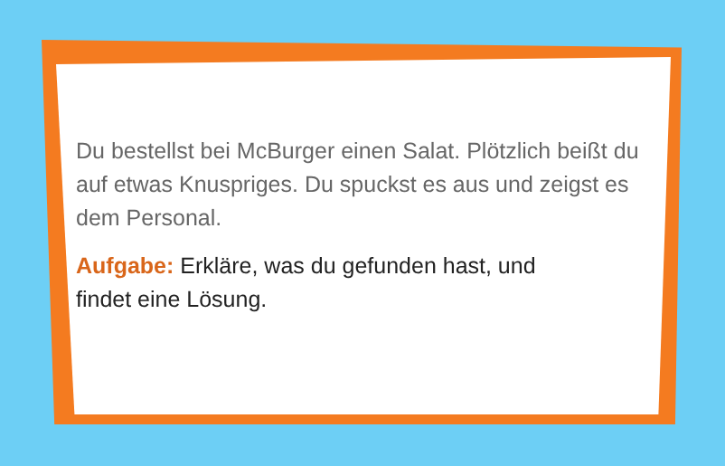Du bestellst bei McBurger einen Salat. Plötzlich beißt du auf etwas Knuspriges. Du spuckst es aus und zeigst es dem Personal.
Aufgabe: Erkläre, was du gefunden hast, und
findet eine Lösung.